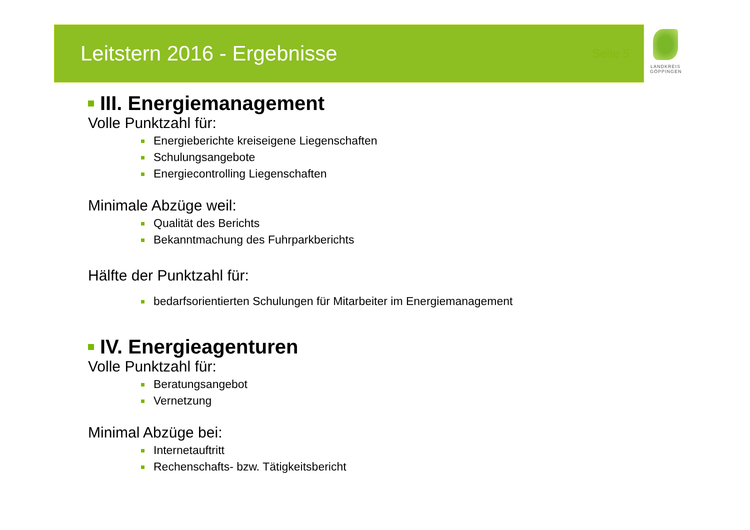Leitstern 2016 - Ergebnisse
Seite 5
LANDKREIS
GÖPPINGEN
III. Energiemanagement
Volle Punktzahl für:
Energieberichte kreiseigene Liegenschaften
Schulungsangebote
Energiecontrolling Liegenschaften
Minimale Abzüge weil:
Qualität des Berichts
Bekanntmachung des Fuhrparkberichts
Hälfte der Punktzahl für:
bedarfsorientierten Schulungen für Mitarbeiter im Energiemanagement
IV. Energieagenturen
Volle Punktzahl für:
Beratungsangebot
Vernetzung
Minimal Abzüge bei:
Internetauftritt
Rechenschafts- bzw. Tätigkeitsbericht